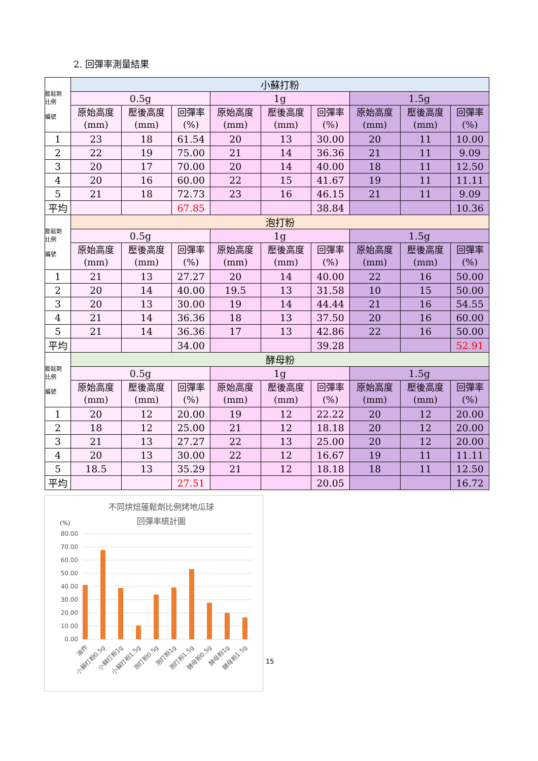2. 回彈率測量結果
| 膨鬆劑 比例 編號 | 小蘇打粉 | | | | | | | | |
| | 0.5g | | | 1g | | | 1.5g | | |
| | 原始高度 (mm) | 壓後高度 (mm) | 回彈率 (%) | 原始高度 (mm) | 壓後高度 (mm) | 回彈率 (%) | 原始高度 (mm) | 壓後高度 (mm) | 回彈率 (%) |
| 1 | 23 | 18 | 61.54 | 20 | 13 | 30.00 | 20 | 11 | 10.00 |
| 2 | 22 | 19 | 75.00 | 21 | 14 | 36.36 | 21 | 11 | 9.09 |
| 3 | 20 | 17 | 70.00 | 20 | 14 | 40.00 | 18 | 11 | 12.50 |
| 4 | 20 | 16 | 60.00 | 22 | 15 | 41.67 | 19 | 11 | 11.11 |
| 5 | 21 | 18 | 72.73 | 23 | 16 | 46.15 | 21 | 11 | 9.09 |
| 平均 | | | 67.85 | | | 38.84 | | | 10.36 |
| 膨鬆劑 比例 編號 | 泡打粉 | | | | | | | | |
| | 0.5g | | | 1g | | | 1.5g | | |
| | 原始高度 (mm) | 壓後高度 (mm) | 回彈率 (%) | 原始高度 (mm) | 壓後高度 (mm) | 回彈率 (%) | 原始高度 (mm) | 壓後高度 (mm) | 回彈率 (%) |
| 1 | 21 | 13 | 27.27 | 20 | 14 | 40.00 | 22 | 16 | 50.00 |
| 2 | 20 | 14 | 40.00 | 19.5 | 13 | 31.58 | 10 | 15 | 50.00 |
| 3 | 20 | 13 | 30.00 | 19 | 14 | 44.44 | 21 | 16 | 54.55 |
| 4 | 21 | 14 | 36.36 | 18 | 13 | 37.50 | 20 | 16 | 60.00 |
| 5 | 21 | 14 | 36.36 | 17 | 13 | 42.86 | 22 | 16 | 50.00 |
| 平均 | | | 34.00 | | | 39.28 | | | 52.91 |
| 膨鬆劑 比例 編號 | 酵母粉 | | | | | | | | |
| | 0.5g | | | 1g | | | 1.5g | | |
| | 原始高度 (mm) | 壓後高度 (mm) | 回彈率 (%) | 原始高度 (mm) | 壓後高度 (mm) | 回彈率 (%) | 原始高度 (mm) | 壓後高度 (mm) | 回彈率 (%) |
| 1 | 20 | 12 | 20.00 | 19 | 12 | 22.22 | 20 | 12 | 20.00 |
| 2 | 18 | 12 | 25.00 | 21 | 12 | 18.18 | 20 | 12 | 20.00 |
| 3 | 21 | 13 | 27.27 | 22 | 13 | 25.00 | 20 | 12 | 20.00 |
| 4 | 20 | 13 | 30.00 | 22 | 12 | 16.67 | 19 | 11 | 11.11 |
| 5 | 18.5 | 13 | 35.29 | 21 | 12 | 18.18 | 18 | 11 | 12.50 |
| 平均 | | | 27.51 | | | 20.05 | | | 16.72 |
不同烘焙蓬鬆劑比例烤地瓜球
回彈率統計圖
(%)
80.00
70.00
60.00
50.00
40.00
30.00
20.00
10.00
0.00
油炸
小蘇打粉0.5g
小蘇打粉1g
小蘇打粉1.5g
泡打粉0.5g
泡打粉1g
泡打粉1.5g
酵母粉0.5g
酵母粉1g
酵母粉1.5g
15